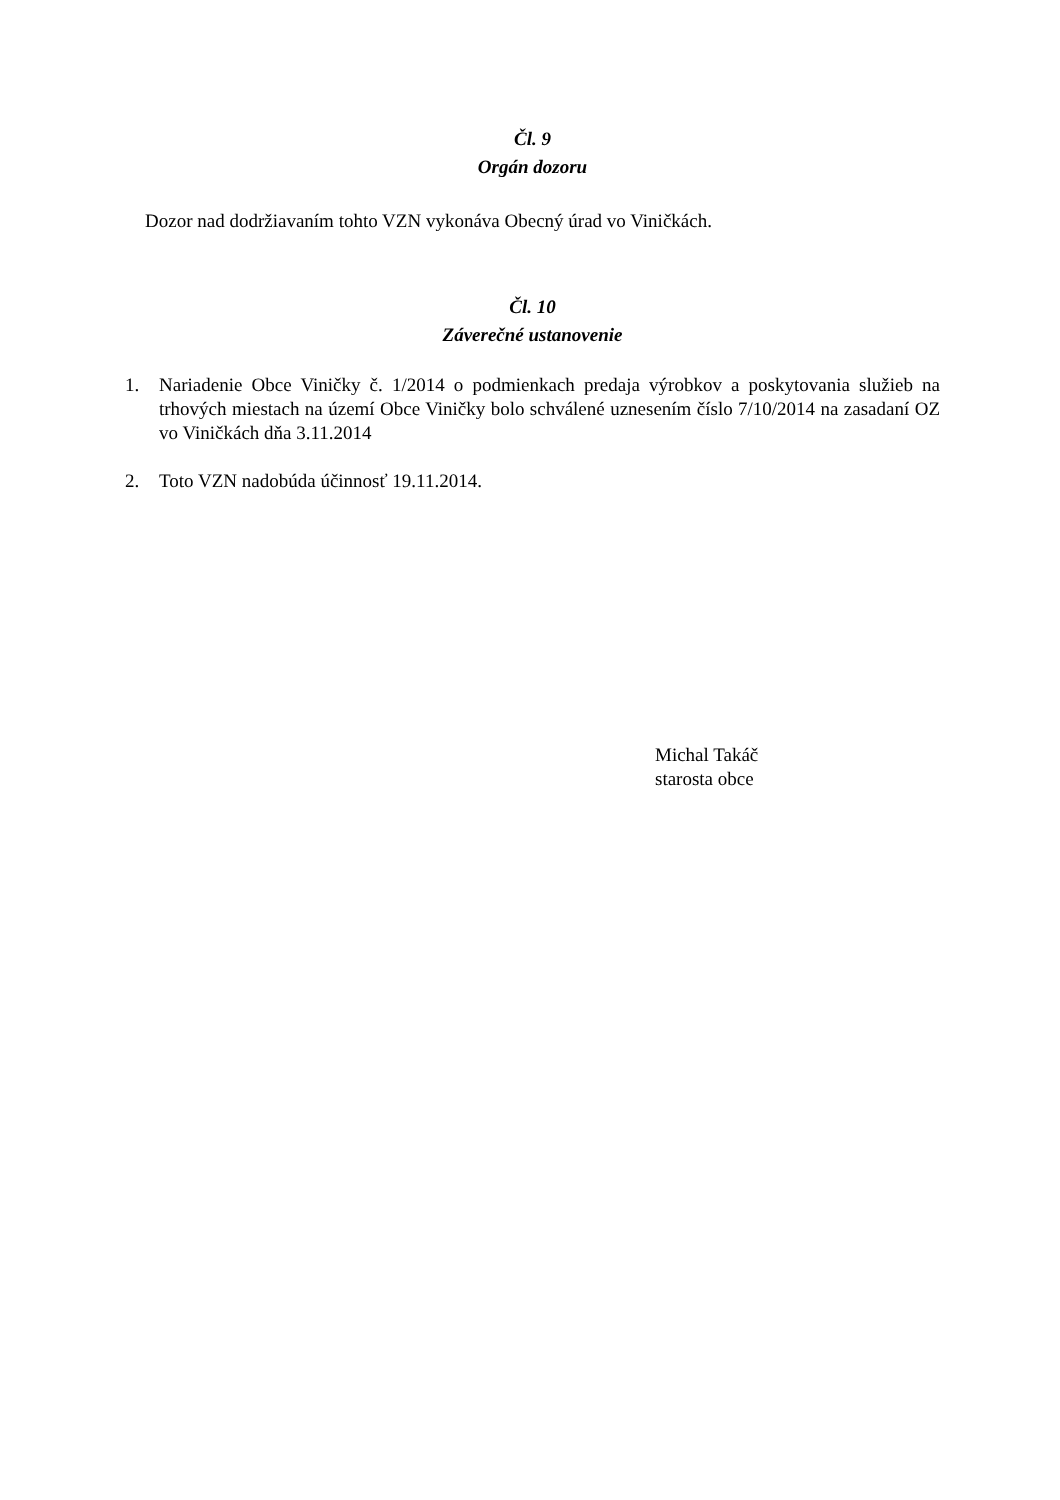Čl. 9
Orgán dozoru
Dozor nad dodržiavaním tohto VZN vykonáva Obecný úrad vo Viničkách.
Čl. 10
Záverečné ustanovenie
1. Nariadenie Obce Viničky č. 1/2014 o podmienkach predaja výrobkov a poskytovania služieb na trhových miestach na území Obce Viničky bolo schválené uznesením číslo 7/10/2014 na zasadaní OZ vo Viničkách dňa 3.11.2014
2. Toto VZN nadobúda účinnosť 19.11.2014.
Michal Takáč
starosta obce